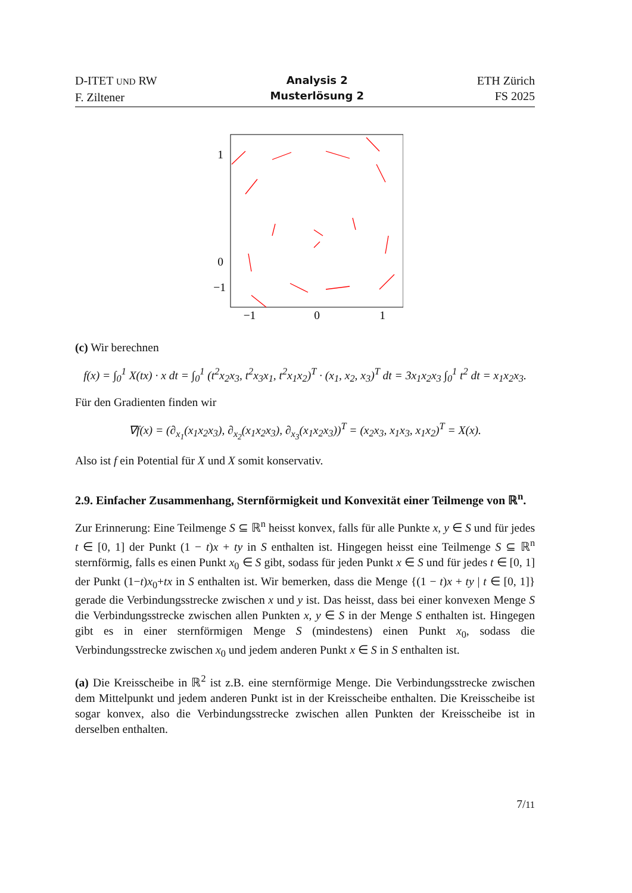D-ITET UND RW
F. Ziltener
Analysis 2
Musterlösung 2
ETH Zürich
FS 2025
1
0
−1
−1
0
1
(c) Wir berechnen
f(x) = ∫<sub>0</sub><sup>1</sup> X(tx) · x dt = ∫<sub>0</sub><sup>1</sup> (t<sup>2</sup>x<sub>2</sub>x<sub>3</sub>, t<sup>2</sup>x<sub>3</sub>x<sub>1</sub>, t<sup>2</sup>x<sub>1</sub>x<sub>2</sub>)<sup>T</sup> · (x<sub>1</sub>, x<sub>2</sub>, x<sub>3</sub>)<sup>T</sup> dt = 3x<sub>1</sub>x<sub>2</sub>x<sub>3</sub> ∫<sub>0</sub><sup>1</sup> t<sup>2</sup> dt = x<sub>1</sub>x<sub>2</sub>x<sub>3</sub>.
Für den Gradienten finden wir
∇f(x) = (∂<sub>x<sub>1</sub></sub>(x<sub>1</sub>x<sub>2</sub>x<sub>3</sub>), ∂<sub>x<sub>2</sub></sub>(x<sub>1</sub>x<sub>2</sub>x<sub>3</sub>), ∂<sub>x<sub>3</sub></sub>(x<sub>1</sub>x<sub>2</sub>x<sub>3</sub>))<sup>T</sup> = (x<sub>2</sub>x<sub>3</sub>, x<sub>1</sub>x<sub>3</sub>, x<sub>1</sub>x<sub>2</sub>)<sup>T</sup> = X(x).
Also ist f ein Potential für X und X somit konservativ.
2.9. Einfacher Zusammenhang, Sternförmigkeit und Konvexität einer Teilmenge von ℝ<sup>n</sup>.
Zur Erinnerung: Eine Teilmenge S ⊆ ℝ<sup>n</sup> heisst konvex, falls für alle Punkte x, y ∈ S und für jedes t ∈ [0, 1] der Punkt (1 − t)x + ty in S enthalten ist. Hingegen heisst eine Teilmenge S ⊆ ℝ<sup>n</sup> sternförmig, falls es einen Punkt x<sub>0</sub> ∈ S gibt, sodass für jeden Punkt x ∈ S und für jedes t ∈ [0, 1] der Punkt (1−t)x<sub>0</sub>+tx in S enthalten ist. Wir bemerken, dass die Menge {(1 − t)x + ty | t ∈ [0, 1]} gerade die Verbindungsstrecke zwischen x und y ist. Das heisst, dass bei einer konvexen Menge S die Verbindungsstrecke zwischen allen Punkten x, y ∈ S in der Menge S enthalten ist. Hingegen gibt es in einer sternförmigen Menge S (mindestens) einen Punkt x<sub>0</sub>, sodass die Verbindungsstrecke zwischen x<sub>0</sub> und jedem anderen Punkt x ∈ S in S enthalten ist.
(a) Die Kreisscheibe in ℝ<sup>2</sup> ist z.B. eine sternförmige Menge. Die Verbindungsstrecke zwischen dem Mittelpunkt und jedem anderen Punkt ist in der Kreisscheibe enthalten. Die Kreisscheibe ist sogar konvex, also die Verbindungsstrecke zwischen allen Punkten der Kreisscheibe ist in derselben enthalten.
7/11